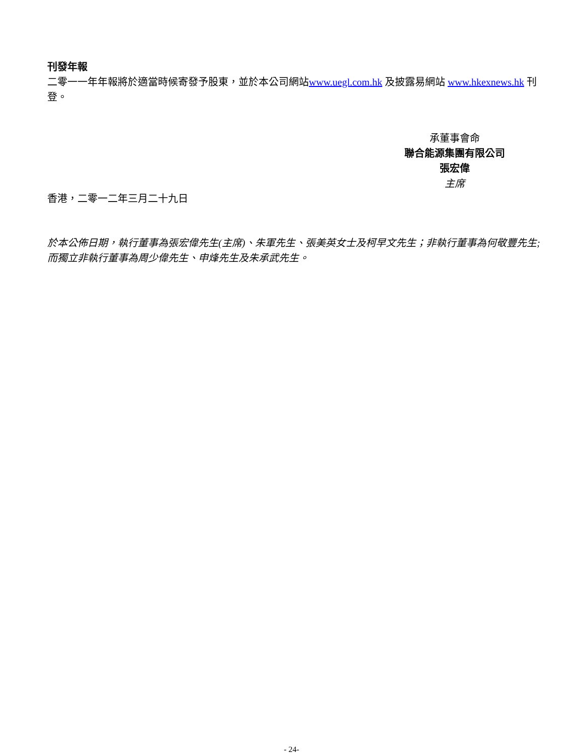刊發年報
二零一一年年報將於適當時候寄發予股東，並於本公司網站www.uegl.com.hk 及披露易網站 www.hkexnews.hk 刊登。
承董事會命
聯合能源集團有限公司
張宏偉
主席
香港，二零一二年三月二十九日
於本公佈日期，執行董事為張宏偉先生(主席)、朱軍先生、張美英女士及柯早文先生；非執行董事為何敬豐先生; 而獨立非執行董事為周少偉先生、申烽先生及朱承武先生。
- 24-